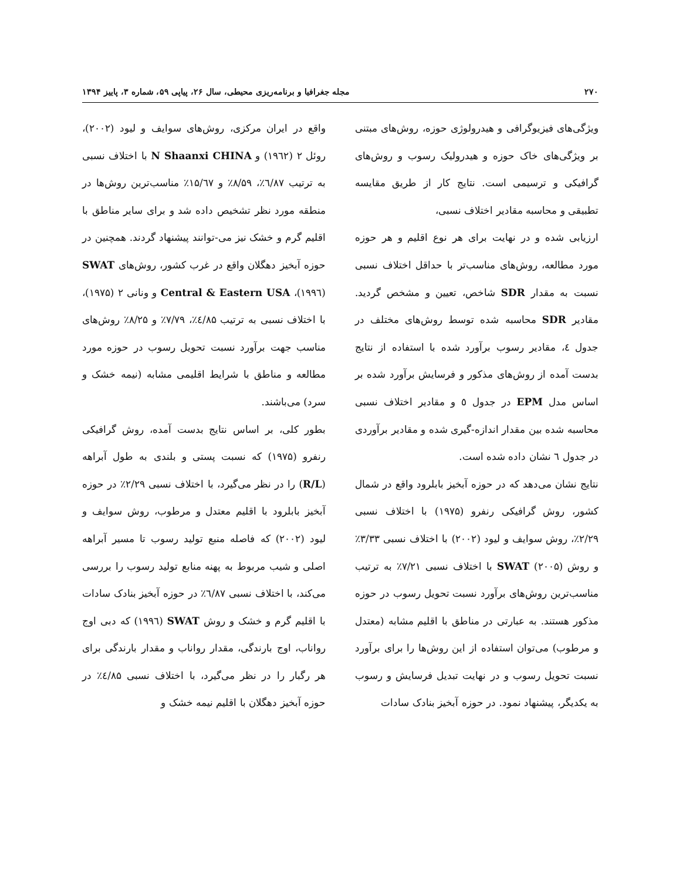۲۷۰ مجله جغرافیا و برنامه‌ریزی محیطی، سال ۲۶، پیاپی ۵۹، شماره ۳، پاییز ۱۳۹۴
ویژگی‌های فیزیوگرافی و هیدرولوژی حوزه، روش‌های مبتنی بر ویژگی‌های خاک حوزه و هیدرولیک رسوب و روش‌های گرافیکی و ترسیمی است. نتایج کار از طریق مقایسه تطبیقی و محاسبه مقادیر اختلاف نسبی،
ارزیابی شده و در نهایت برای هر نوع اقلیم و هر حوزه مورد مطالعه، روش‌های مناسب‌تر با حداقل اختلاف نسبی نسبت به مقدار SDR شاخص، تعیین و مشخص گردید. مقادیر SDR محاسبه شده توسط روش‌های مختلف در جدول ٤، مقادیر رسوب برآورد شده با استفاده از نتایج بدست آمده از روش‌های مذکور و فرسایش برآورد شده بر اساس مدل EPM در جدول ٥ و مقادیر اختلاف نسبی محاسبه شده بین مقدار اندازه-گیری شده و مقادیر برآوردی در جدول ٦ نشان داده شده است.
نتایج نشان می‌دهد که در حوزه آبخیز بابلرود واقع در شمال کشور، روش گرافیکی رنفرو (۱۹۷۵) با اختلاف نسبی ۲/۲۹٪، روش سوایف و لیود (۲۰۰۲) با اختلاف نسبی ۳/۳۳٪ و روش SWAT (۲۰۰۵) با اختلاف نسبی ۷/۲۱٪ به ترتیب مناسب‌ترین روش‌های برآورد نسبت تحویل رسوب در حوزه مذکور هستند. به عبارتی در مناطق با اقلیم مشابه (معتدل و مرطوب) می‌توان استفاده از این روش‌ها را برای برآورد نسبت تحویل رسوب و در نهایت تبدیل فرسایش و رسوب به یکدیگر، پیشنهاد نمود. در حوزه آبخیز بنادک سادات
واقع در ایران مرکزی، روش‌های سوایف و لیود (۲۰۰۲)، روئل ۲ (۱۹٦۲) و N Shaanxi CHINA با اختلاف نسبی به ترتیب ٦/۸۷٪، ۸/۵۹٪ و ۱۵/٦۷٪ مناسب‌ترین روش‌ها در منطقه مورد نظر تشخیص داده شد و برای سایر مناطق با اقلیم گرم و خشک نیز می-توانند پیشنهاد گردند. همچنین در حوزه آبخیز دهگلان واقع در غرب کشور، روش‌های SWAT (۱۹۹٦)، Central & Eastern USA و ونانی ۲ (۱۹۷۵)، با اختلاف نسبی به ترتیب ٤/۸۵٪، ۷/۷۹٪ و ۸/۲۵٪ روش‌های مناسب جهت برآورد نسبت تحویل رسوب در حوزه مورد مطالعه و مناطق با شرایط اقلیمی مشابه (نیمه خشک و سرد) می‌باشند.
بطور کلی، بر اساس نتایج بدست آمده، روش گرافیکی رنفرو (۱۹۷۵) که نسبت پستی و بلندی به طول آبراهه (R/L) را در نظر می‌گیرد، با اختلاف نسبی ۲/۲۹٪ در حوزه آبخیز بابلرود با اقلیم معتدل و مرطوب، روش سوایف و لیود (۲۰۰۲) که فاصله منبع تولید رسوب تا مسیر آبراهه اصلی و شیب مربوط به پهنه منابع تولید رسوب را بررسی می‌کند، با اختلاف نسبی ٦/۸۷٪ در حوزه آبخیز بنادک سادات با اقلیم گرم و خشک و روش SWAT (۱۹۹٦) که دبی اوج رواناب، اوج بارندگی، مقدار رواناب و مقدار بارندگی برای هر رگبار را در نظر می‌گیرد، با اختلاف نسبی ٤/۸۵٪ در حوزه آبخیز دهگلان با اقلیم نیمه خشک و